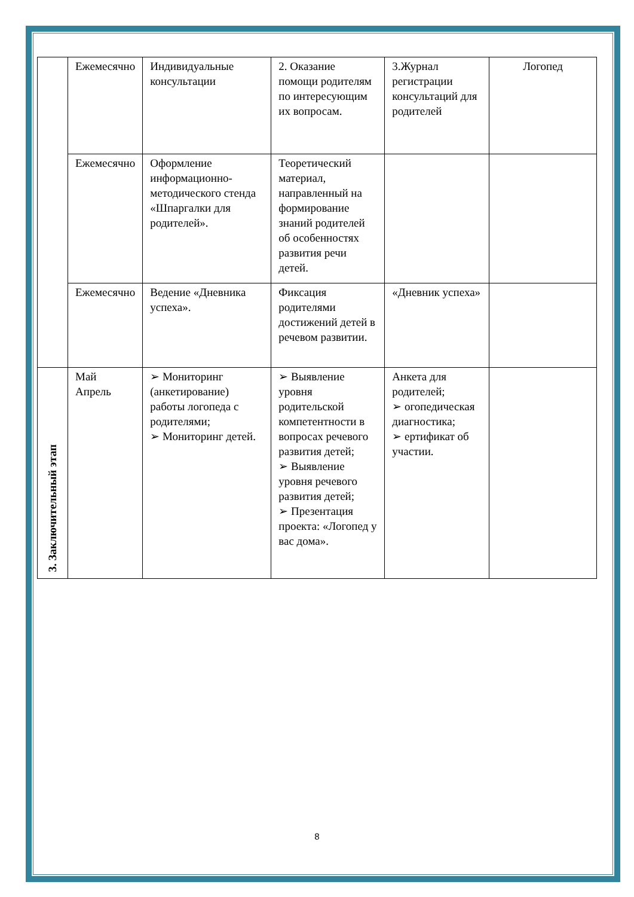| | Ежемесячно | Индивидуальные консультации | 2. Оказание помощи родителям по интересующим их вопросам. | 3.Журнал регистрации консультаций для родителей | Логопед |
| | Ежемесячно | Оформление информационно-методического стенда «Шпаргалки для родителей». | Теоретический материал, направленный на формирование знаний родителей об особенностях развития речи детей. | | |
| | Ежемесячно | Ведение «Дневника успеха». | Фиксация родителями достижений детей в речевом развитии. | «Дневник успеха» | |
| 3. Заключительный этап | Май Апрель | ➢ Мониторинг (анкетирование) работы логопеда с родителями; ➢ Мониторинг детей. | ➢ Выявление уровня родительской компетентности в вопросах речевого развития детей; ➢ Выявление уровня речевого развития детей; ➢ Презентация проекта: «Логопед у вас дома». | Анкета для родителей; ➢ огопедическая диагностика; ➢ ертификат об участии. | |
8